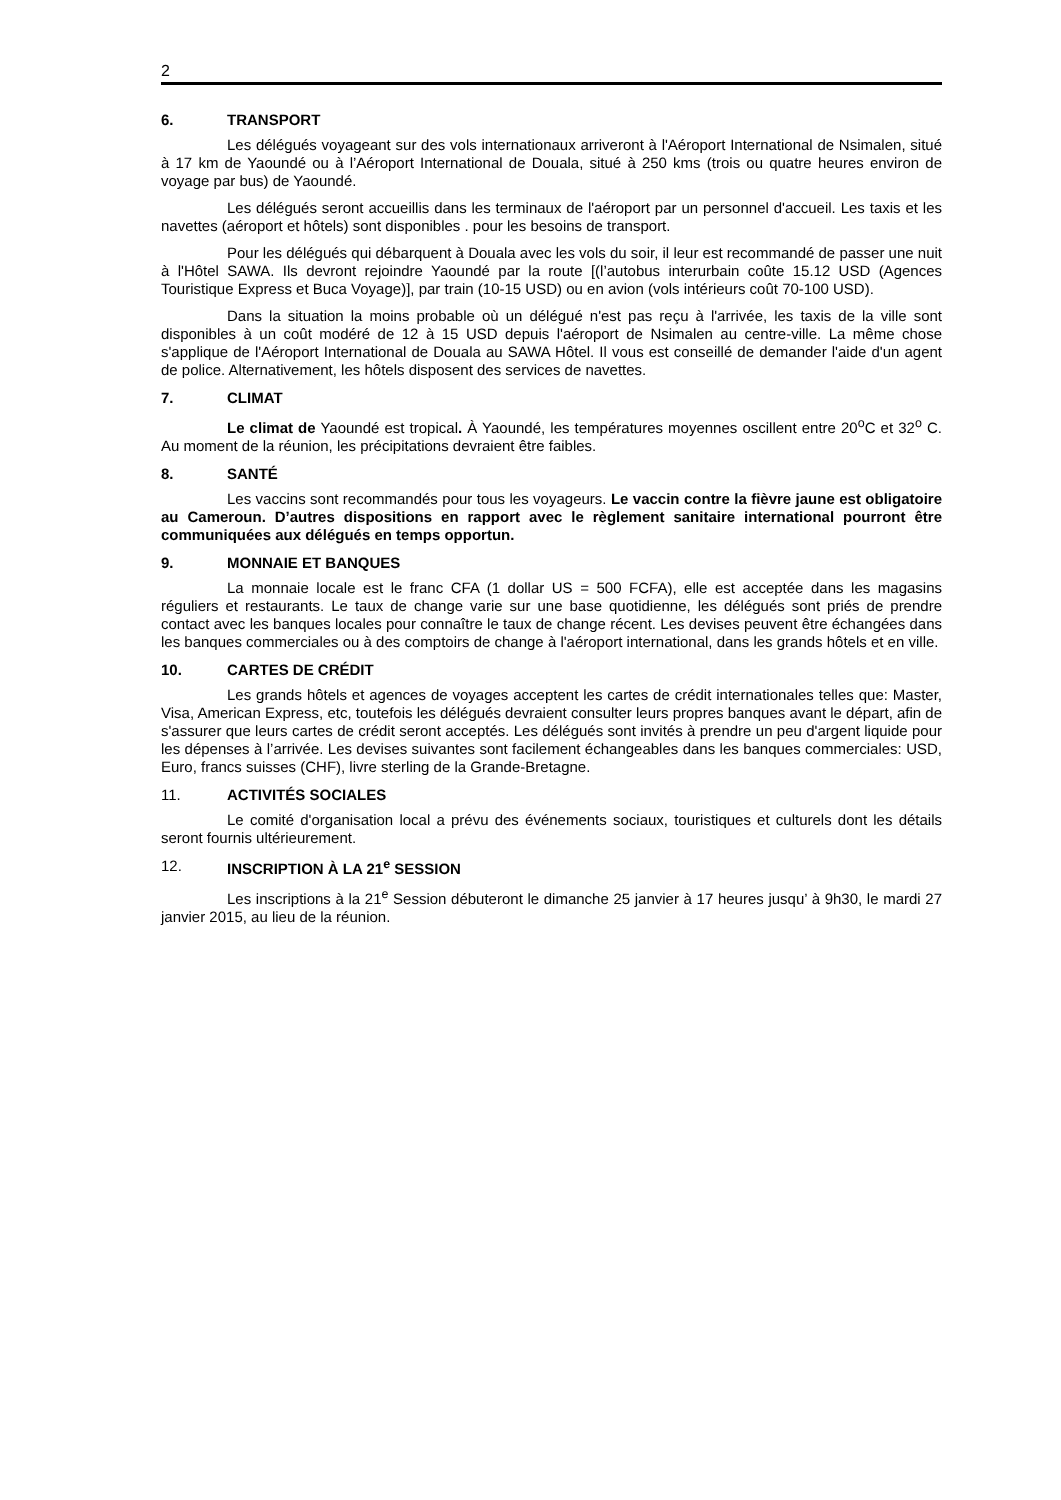2
6. TRANSPORT
Les délégués voyageant sur des vols internationaux arriveront à l'Aéroport International de Nsimalen, situé à 17 km de Yaoundé ou à l’Aéroport International de Douala, situé à 250 kms (trois ou quatre heures environ de voyage par bus) de Yaoundé.
Les délégués seront accueillis dans les terminaux de l'aéroport par un personnel d'accueil. Les taxis et les navettes (aéroport et hôtels) sont disponibles . pour les besoins de transport.
Pour les délégués qui débarquent à Douala avec les vols du soir, il leur est recommandé de passer une nuit à l'Hôtel SAWA. Ils devront rejoindre Yaoundé par la route [(l’autobus interurbain coûte 15.12 USD (Agences Touristique Express et Buca Voyage)], par train (10-15 USD) ou en avion (vols intérieurs coût 70-100 USD).
Dans la situation la moins probable où un délégué n'est pas reçu à l'arrivée, les taxis de la ville sont disponibles à un coût modéré de 12 à 15 USD depuis l'aéroport de Nsimalen au centre-ville. La même chose s'applique de l'Aéroport International de Douala au SAWA Hôtel. Il vous est conseillé de demander l'aide d'un agent de police. Alternativement, les hôtels disposent des services de navettes.
7. CLIMAT
Le climat de Yaoundé est tropical. À Yaoundé, les températures moyennes oscillent entre 20<sup>o</sup>C et 32<sup>o</sup> C. Au moment de la réunion, les précipitations devraient être faibles.
8. SANTÉ
Les vaccins sont recommandés pour tous les voyageurs. Le vaccin contre la fièvre jaune est obligatoire au Cameroun. D’autres dispositions en rapport avec le règlement sanitaire international pourront être communiquées aux délégués en temps opportun.
9. MONNAIE ET BANQUES
La monnaie locale est le franc CFA (1 dollar US = 500 FCFA), elle est acceptée dans les magasins réguliers et restaurants. Le taux de change varie sur une base quotidienne, les délégués sont priés de prendre contact avec les banques locales pour connaître le taux de change récent. Les devises peuvent être échangées dans les banques commerciales ou à des comptoirs de change à l'aéroport international, dans les grands hôtels et en ville.
10. CARTES DE CRÉDIT
Les grands hôtels et agences de voyages acceptent les cartes de crédit internationales telles que: Master, Visa, American Express, etc, toutefois les délégués devraient consulter leurs propres banques avant le départ, afin de s'assurer que leurs cartes de crédit seront acceptés. Les délégués sont invités à prendre un peu d'argent liquide pour les dépenses à l’arrivée. Les devises suivantes sont facilement échangeables dans les banques commerciales: USD, Euro, francs suisses (CHF), livre sterling de la Grande-Bretagne.
11. ACTIVITÉS SOCIALES
Le comité d'organisation local a prévu des événements sociaux, touristiques et culturels dont les détails seront fournis ultérieurement.
12. INSCRIPTION À LA 21<sup>e</sup> SESSION
Les inscriptions à la 21<sup>e</sup> Session débuteront le dimanche 25 janvier à 17 heures jusqu’ à 9h30, le mardi 27 janvier 2015, au lieu de la réunion.